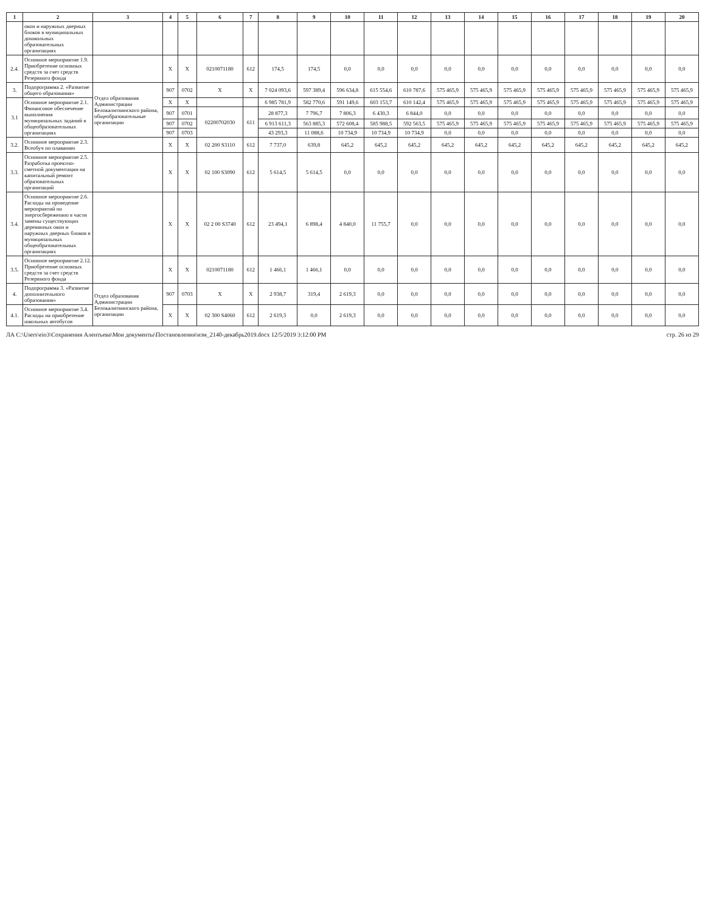| 1 | 2 | 3 | 4 | 5 | 6 | 7 | 8 | 9 | 10 | 11 | 12 | 13 | 14 | 15 | 16 | 17 | 18 | 19 | 20 |
| --- | --- | --- | --- | --- | --- | --- | --- | --- | --- | --- | --- | --- | --- | --- | --- | --- | --- | --- | --- |
| | окон и наружных дверных блоков в муниципальных дошкольных образовательных организациях | | | | | | | | | | | | | | | | | | |
| 2.4. | Основное мероприятие 1.9. Приобретение основных средств за счет средств Резервного фонда | | X | X | 0210071180 | 612 | 174,5 | 174,5 | 0,0 | 0,0 | 0,0 | 0,0 | 0,0 | 0,0 | 0,0 | 0,0 | 0,0 | 0,0 | 0,0 |
| 3. | Подпрограмма 2. «Развитие общего образования» | Отдел образования Администрации Белокалитвинского района, общеобразовательные организации | 907 | 0702 | X | X | 7 024 093,6 | 597 389,4 | 596 634,8 | 615 554,6 | 610 787,6 | 575 465,9 | 575 465,9 | 575 465,9 | 575 465,9 | 575 465,9 | 575 465,9 | 575 465,9 | 575 465,9 |
| 3.1 | Основное мероприятие 2.1. Финансовое обеспечение выполнения муниципальных заданий в общеобразовательных организациях | | X | X | | | 6 985 781,9 | 582 770,6 | 591 149,6 | 603 153,7 | 610 142,4 | 575 465,9 | 575 465,9 | 575 465,9 | 575 465,9 | 575 465,9 | 575 465,9 | 575 465,9 | 575 465,9 |
| | | | 907 | 0701 | 02200702030 | 611 | 28 877,3 | 7 796,7 | 7 806,3 | 6 430,3 | 6 844,0 | 0,0 | 0,0 | 0,0 | 0,0 | 0,0 | 0,0 | 0,0 | 0,0 |
| | | | 907 | 0702 | | | 6 913 611,3 | 563 885,3 | 572 608,4 | 585 988,5 | 592 563,5 | 575 465,9 | 575 465,9 | 575 465,9 | 575 465,9 | 575 465,9 | 575 465,9 | 575 465,9 | 575 465,9 |
| | | | 907 | 0703 | | | 43 293,3 | 11 088,6 | 10 734,9 | 10 734,9 | 10 734,9 | 0,0 | 0,0 | 0,0 | 0,0 | 0,0 | 0,0 | 0,0 | 0,0 |
| 3.2. | Основное мероприятие 2.3. Всеобуч по плаванию | | X | X | 02 200 S3110 | 612 | 7 737,0 | 639,8 | 645,2 | 645,2 | 645,2 | 645,2 | 645,2 | 645,2 | 645,2 | 645,2 | 645,2 | 645,2 | 645,2 |
| 3.3. | Основное мероприятие 2.5. Разработка проектно-сметной документации на капитальный ремонт образовательных организаций | | X | X | 02 100 S3090 | 612 | 5 614,5 | 5 614,5 | 0,0 | 0,0 | 0,0 | 0,0 | 0,0 | 0,0 | 0,0 | 0,0 | 0,0 | 0,0 | 0,0 |
| 3.4. | Основное мероприятие 2.6. Расходы на проведение мероприятий по энергосбережению в части замены существующих деревянных окон и наружных дверных блоков в муниципальных общеобразовательных организациях | | X | X | 02 2 00 S3740 | 612 | 23 494,1 | 6 898,4 | 4 840,0 | 11 755,7 | 0,0 | 0,0 | 0,0 | 0,0 | 0,0 | 0,0 | 0,0 | 0,0 | 0,0 |
| 3.5. | Основное мероприятие 2.12. Приобретение основных средств за счет средств Резервного фонда | | X | X | 0210071180 | 612 | 1 466,1 | 1 466,1 | 0,0 | 0,0 | 0,0 | 0,0 | 0,0 | 0,0 | 0,0 | 0,0 | 0,0 | 0,0 | 0,0 |
| 4. | Подпрограмма 3. «Развитие дополнительного образования» | Отдел образования Администрации Белокалитвинского района, организации | 907 | 0703 | X | X | 2 938,7 | 319,4 | 2 619,3 | 0,0 | 0,0 | 0,0 | 0,0 | 0,0 | 0,0 | 0,0 | 0,0 | 0,0 | 0,0 |
| 4.1. | Основное мероприятие 3.4. Расходы на приобретение школьных автобусов | | X | X | 02 300 S4060 | 612 | 2 619,3 | 0,0 | 2 619,3 | 0,0 | 0,0 | 0,0 | 0,0 | 0,0 | 0,0 | 0,0 | 0,0 | 0,0 | 0,0 |
ЛА C:\Users\eio3\Сохранения Алентьева\Мои документы\Постановления\изм_2140-декабрь2019.docx 12/5/2019 3:12:00 PM стр. 26 из 29